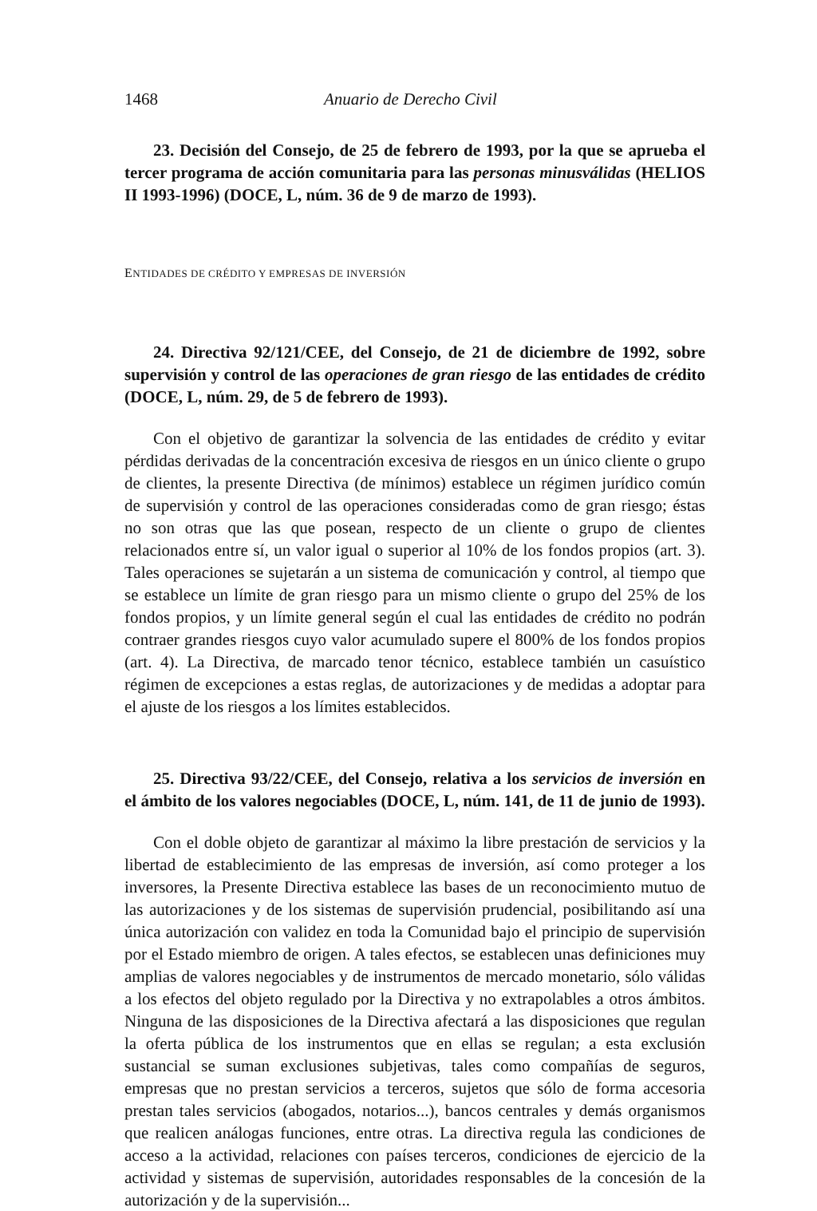1468 Anuario de Derecho Civil
23. Decisión del Consejo, de 25 de febrero de 1993, por la que se aprueba el tercer programa de acción comunitaria para las personas minusválidas (HELIOS II 1993-1996) (DOCE, L, núm. 36 de 9 de marzo de 1993).
ENTIDADES DE CRÉDITO Y EMPRESAS DE INVERSIÓN
24. Directiva 92/121/CEE, del Consejo, de 21 de diciembre de 1992, sobre supervisión y control de las operaciones de gran riesgo de las entidades de crédito (DOCE, L, núm. 29, de 5 de febrero de 1993).
Con el objetivo de garantizar la solvencia de las entidades de crédito y evitar pérdidas derivadas de la concentración excesiva de riesgos en un único cliente o grupo de clientes, la presente Directiva (de mínimos) establece un régimen jurídico común de supervisión y control de las operaciones consideradas como de gran riesgo; éstas no son otras que las que posean, respecto de un cliente o grupo de clientes relacionados entre sí, un valor igual o superior al 10% de los fondos propios (art. 3). Tales operaciones se sujetarán a un sistema de comunicación y control, al tiempo que se establece un límite de gran riesgo para un mismo cliente o grupo del 25% de los fondos propios, y un límite general según el cual las entidades de crédito no podrán contraer grandes riesgos cuyo valor acumulado supere el 800% de los fondos propios (art. 4). La Directiva, de marcado tenor técnico, establece también un casuístico régimen de excepciones a estas reglas, de autorizaciones y de medidas a adoptar para el ajuste de los riesgos a los límites establecidos.
25. Directiva 93/22/CEE, del Consejo, relativa a los servicios de inversión en el ámbito de los valores negociables (DOCE, L, núm. 141, de 11 de junio de 1993).
Con el doble objeto de garantizar al máximo la libre prestación de servicios y la libertad de establecimiento de las empresas de inversión, así como proteger a los inversores, la Presente Directiva establece las bases de un reconocimiento mutuo de las autorizaciones y de los sistemas de supervisión prudencial, posibilitando así una única autorización con validez en toda la Comunidad bajo el principio de supervisión por el Estado miembro de origen. A tales efectos, se establecen unas definiciones muy amplias de valores negociables y de instrumentos de mercado monetario, sólo válidas a los efectos del objeto regulado por la Directiva y no extrapolables a otros ámbitos. Ninguna de las disposiciones de la Directiva afectará a las disposiciones que regulan la oferta pública de los instrumentos que en ellas se regulan; a esta exclusión sustancial se suman exclusiones subjetivas, tales como compañías de seguros, empresas que no prestan servicios a terceros, sujetos que sólo de forma accesoria prestan tales servicios (abogados, notarios...), bancos centrales y demás organismos que realicen análogas funciones, entre otras. La directiva regula las condiciones de acceso a la actividad, relaciones con países terceros, condiciones de ejercicio de la actividad y sistemas de supervisión, autoridades responsables de la concesión de la autorización y de la supervisión...